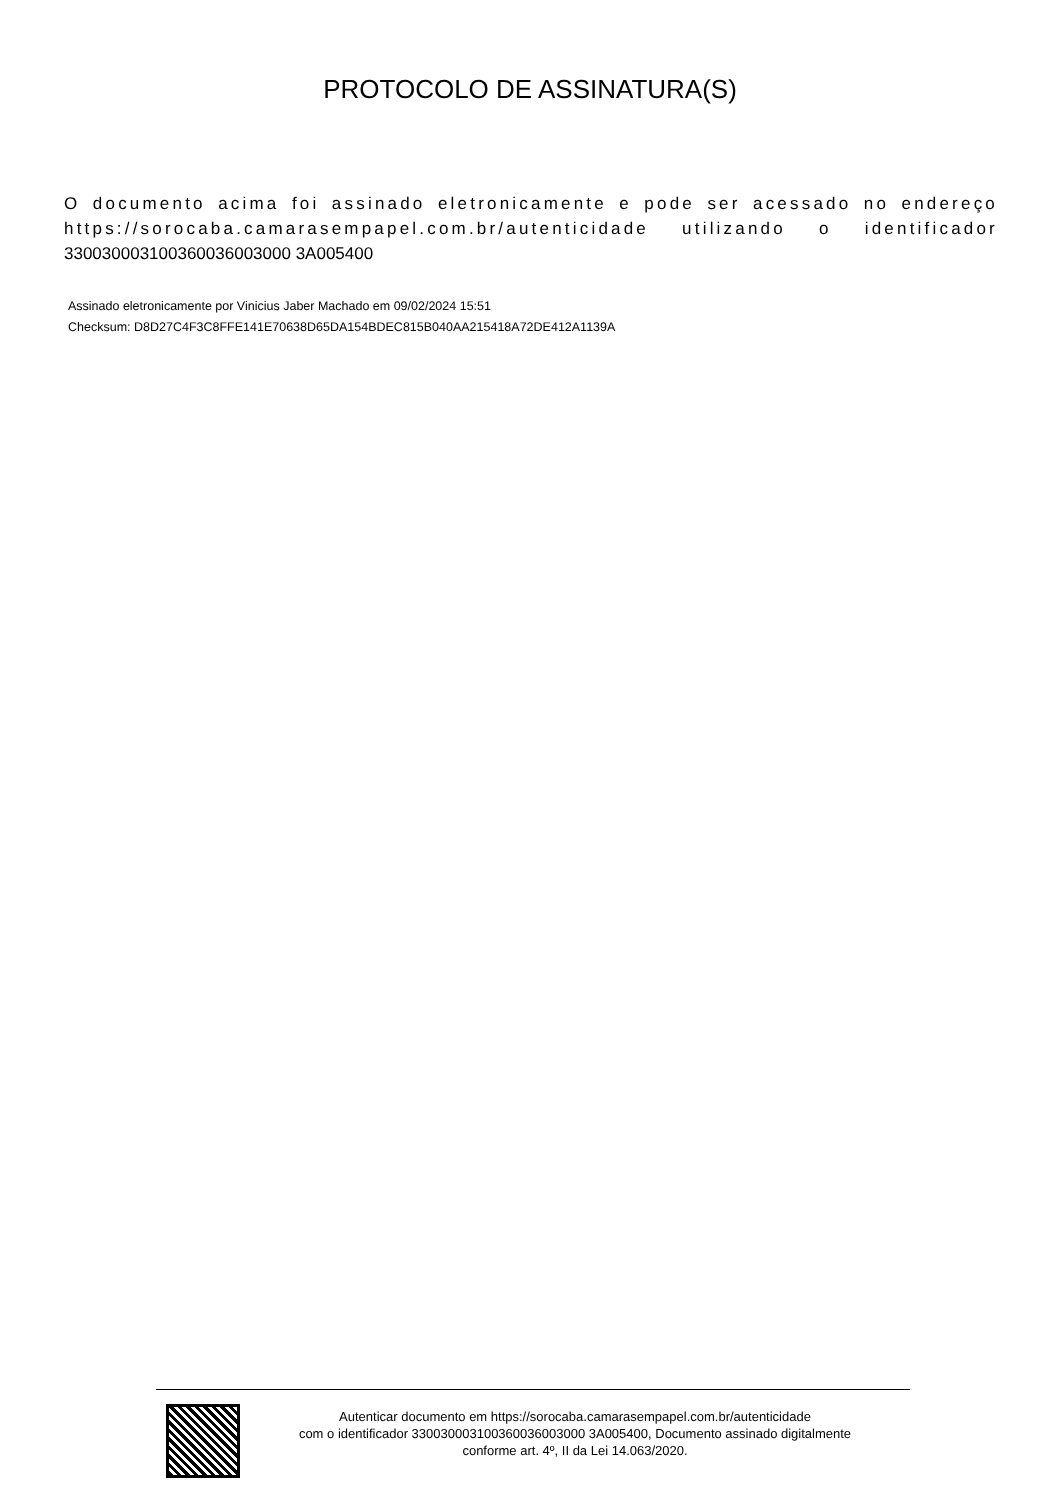PROTOCOLO DE ASSINATURA(S)
O documento acima foi assinado eletronicamente e pode ser acessado no endereço https://sorocaba.camarasempapel.com.br/autenticidade utilizando o identificador 330030003100360036003000 3A005400
Assinado eletronicamente por Vinicius Jaber Machado em 09/02/2024 15:51
Checksum: D8D27C4F3C8FFE141E70638D65DA154BDEC815B040AA215418A72DE412A1139A
Autenticar documento em https://sorocaba.camarasempapel.com.br/autenticidade
com o identificador 330030003100360036003000 3A005400, Documento assinado digitalmente
conforme art. 4º, II da Lei 14.063/2020.